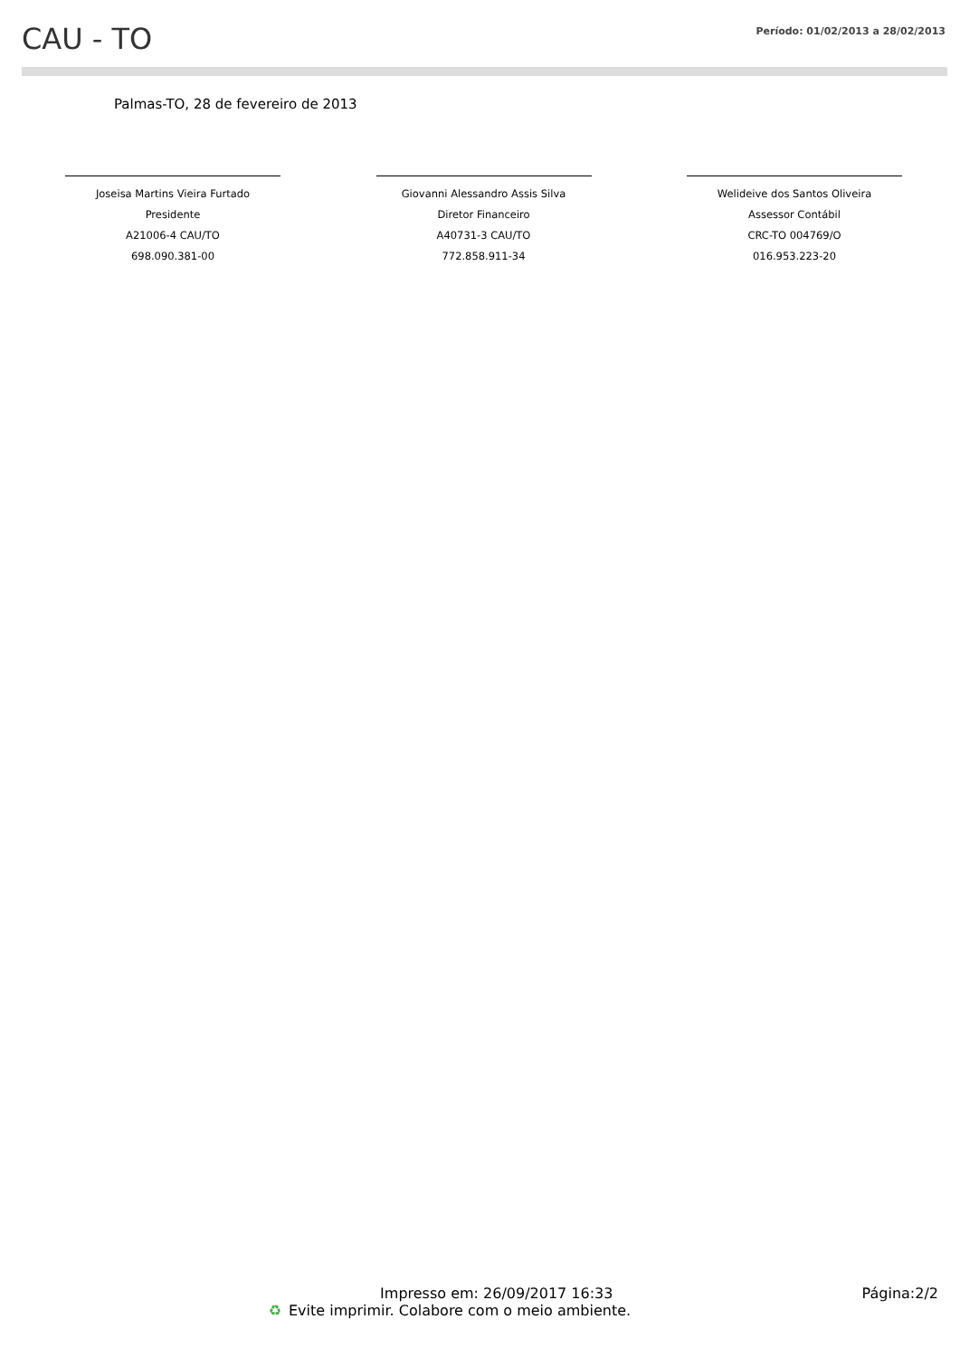CAU - TO
Período: 01/02/2013 a 28/02/2013
Palmas-TO, 28 de fevereiro de 2013
Joseisa Martins Vieira Furtado
Presidente
A21006-4 CAU/TO
698.090.381-00
Giovanni Alessandro Assis Silva
Diretor Financeiro
A40731-3 CAU/TO
772.858.911-34
Welideive dos Santos Oliveira
Assessor Contábil
CRC-TO 004769/O
016.953.223-20
Impresso em: 26/09/2017 16:33 Página:2/2
♻ Evite imprimir. Colabore com o meio ambiente.